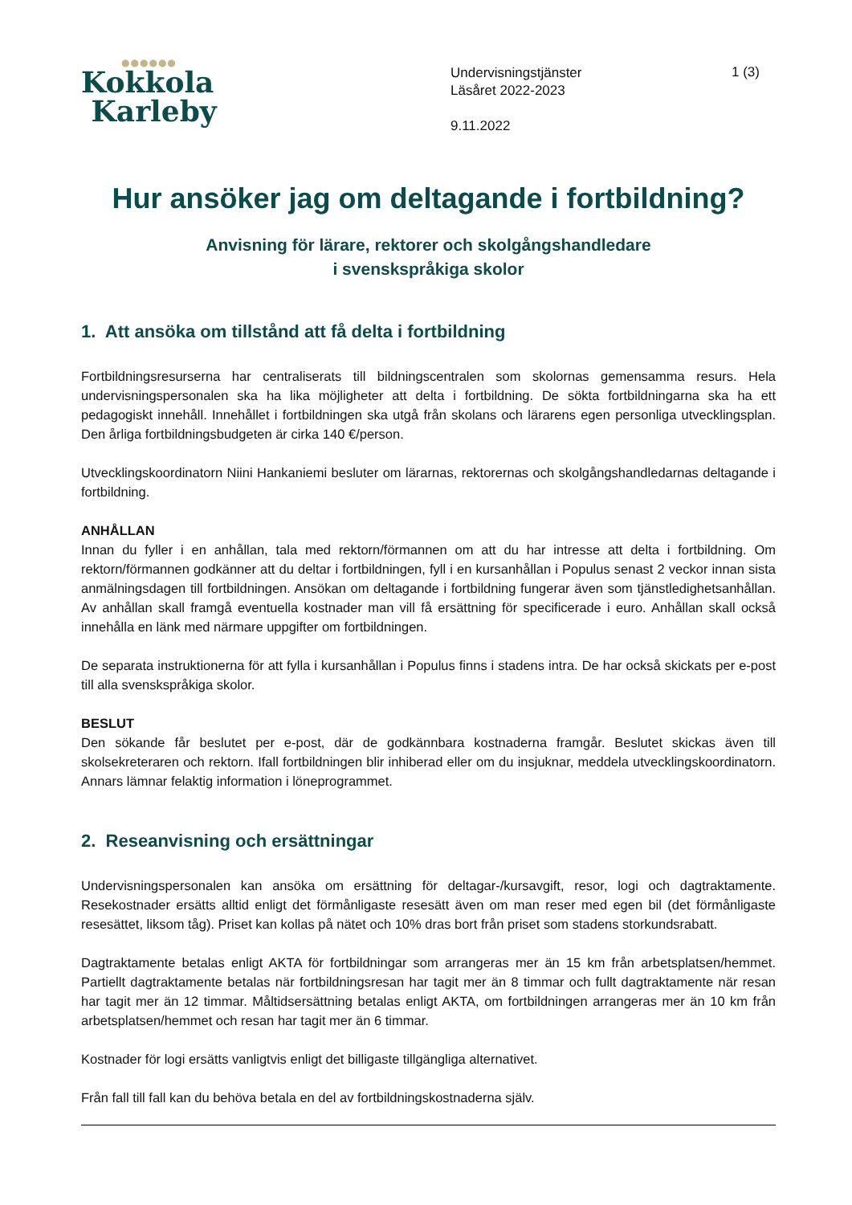●●●●●●
Kokkola
Karleby
Undervisningstjänster
Läsåret 2022-2023
9.11.2022
1 (3)
Hur ansöker jag om deltagande i fortbildning?
Anvisning för lärare, rektorer och skolgångshandledare
i svenskspråkiga skolor
1. Att ansöka om tillstånd att få delta i fortbildning
Fortbildningsresurserna har centraliserats till bildningscentralen som skolornas gemensamma resurs. Hela undervisningspersonalen ska ha lika möjligheter att delta i fortbildning. De sökta fortbildningarna ska ha ett pedagogiskt innehåll. Innehållet i fortbildningen ska utgå från skolans och lärarens egen personliga utvecklingsplan. Den årliga fortbildningsbudgeten är cirka 140 €/person.
Utvecklingskoordinatorn Niini Hankaniemi besluter om lärarnas, rektorernas och skolgångshandledarnas deltagande i fortbildning.
ANHÅLLAN
Innan du fyller i en anhållan, tala med rektorn/förmannen om att du har intresse att delta i fortbildning. Om rektorn/förmannen godkänner att du deltar i fortbildningen, fyll i en kursanhållan i Populus senast 2 veckor innan sista anmälningsdagen till fortbildningen. Ansökan om deltagande i fortbildning fungerar även som tjänstledighetsanhållan. Av anhållan skall framgå eventuella kostnader man vill få ersättning för specificerade i euro. Anhållan skall också innehålla en länk med närmare uppgifter om fortbildningen.
De separata instruktionerna för att fylla i kursanhållan i Populus finns i stadens intra. De har också skickats per e-post till alla svenskspråkiga skolor.
BESLUT
Den sökande får beslutet per e-post, där de godkännbara kostnaderna framgår. Beslutet skickas även till skolsekreteraren och rektorn. Ifall fortbildningen blir inhiberad eller om du insjuknar, meddela utvecklingskoordinatorn. Annars lämnar felaktig information i löneprogrammet.
2. Reseanvisning och ersättningar
Undervisningspersonalen kan ansöka om ersättning för deltagar-/kursavgift, resor, logi och dagtraktamente. Resekostnader ersätts alltid enligt det förmånligaste resesätt även om man reser med egen bil (det förmånligaste resesättet, liksom tåg). Priset kan kollas på nätet och 10% dras bort från priset som stadens storkundsrabatt.
Dagtraktamente betalas enligt AKTA för fortbildningar som arrangeras mer än 15 km från arbetsplatsen/hemmet. Partiellt dagtraktamente betalas när fortbildningsresan har tagit mer än 8 timmar och fullt dagtraktamente när resan har tagit mer än 12 timmar. Måltidsersättning betalas enligt AKTA, om fortbildningen arrangeras mer än 10 km från arbetsplatsen/hemmet och resan har tagit mer än 6 timmar.
Kostnader för logi ersätts vanligtvis enligt det billigaste tillgängliga alternativet.
Från fall till fall kan du behöva betala en del av fortbildningskostnaderna själv.